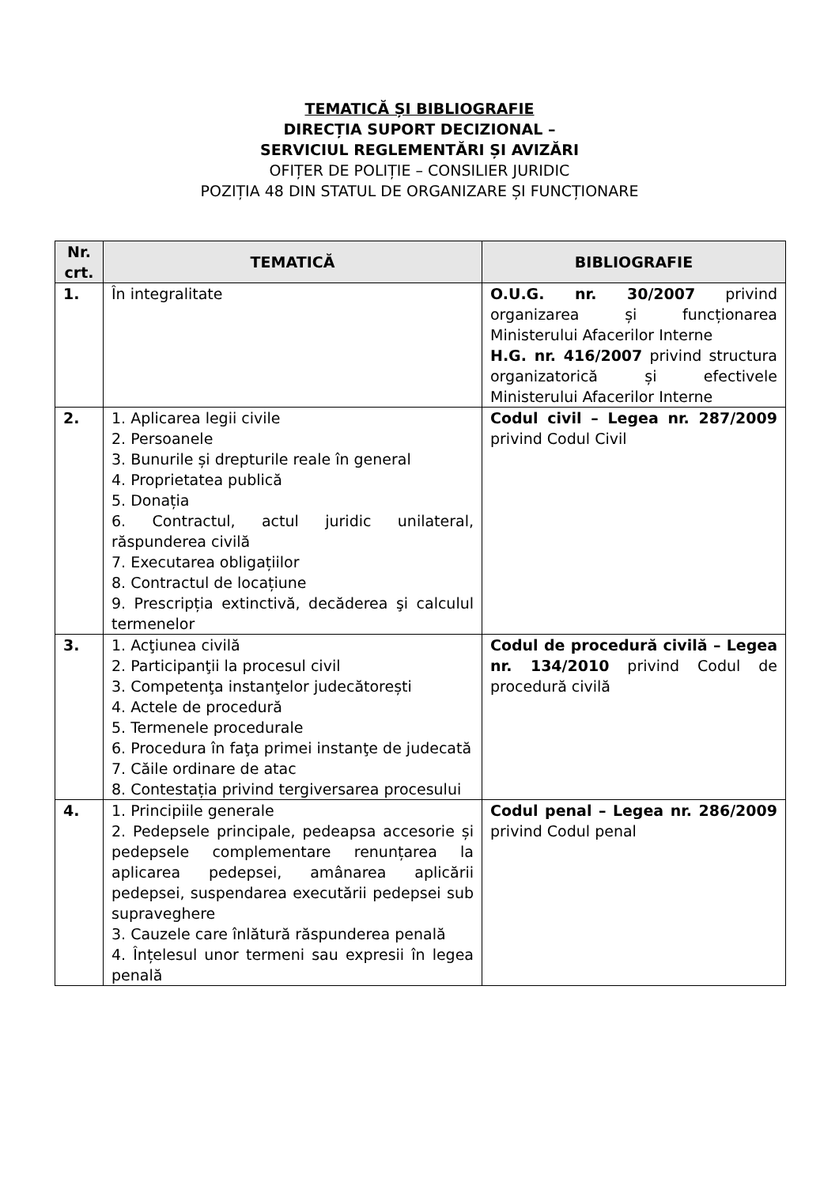TEMATICĂ ȘI BIBLIOGRAFIE
DIRECȚIA SUPORT DECIZIONAL –
SERVICIUL REGLEMENTĂRI ȘI AVIZĂRI
OFIȚER DE POLIȚIE – CONSILIER JURIDIC
POZIȚIA 48 DIN STATUL DE ORGANIZARE ȘI FUNCȚIONARE
| Nr. crt. | TEMATICĂ | BIBLIOGRAFIE |
| --- | --- | --- |
| 1. | În integralitate | O.U.G. nr. 30/2007 privind organizarea și funcționarea Ministerului Afacerilor Interne H.G. nr. 416/2007 privind structura organizatorică și efectivele Ministerului Afacerilor Interne |
| 2. | 1. Aplicarea legii civile 2. Persoanele 3. Bunurile și drepturile reale în general 4. Proprietatea publică 5. Donația 6. Contractul, actul juridic unilateral, răspunderea civilă 7. Executarea obligațiilor 8. Contractul de locațiune 9. Prescripția extinctivă, decăderea şi calculul termenelor | Codul civil – Legea nr. 287/2009 privind Codul Civil |
| 3. | 1. Acţiunea civilă 2. Participanţii la procesul civil 3. Competenţa instanţelor judecătorești 4. Actele de procedură 5. Termenele procedurale 6. Procedura în faţa primei instanţe de judecată 7. Căile ordinare de atac 8. Contestația privind tergiversarea procesului | Codul de procedură civilă – Legea nr. 134/2010 privind Codul de procedură civilă |
| 4. | 1. Principiile generale 2. Pedepsele principale, pedeapsa accesorie și pedepsele complementare renunțarea la aplicarea pedepsei, amânarea aplicării pedepsei, suspendarea executării pedepsei sub supraveghere 3. Cauzele care înlătură răspunderea penală 4. Înțelesul unor termeni sau expresii în legea penală | Codul penal – Legea nr. 286/2009 privind Codul penal |